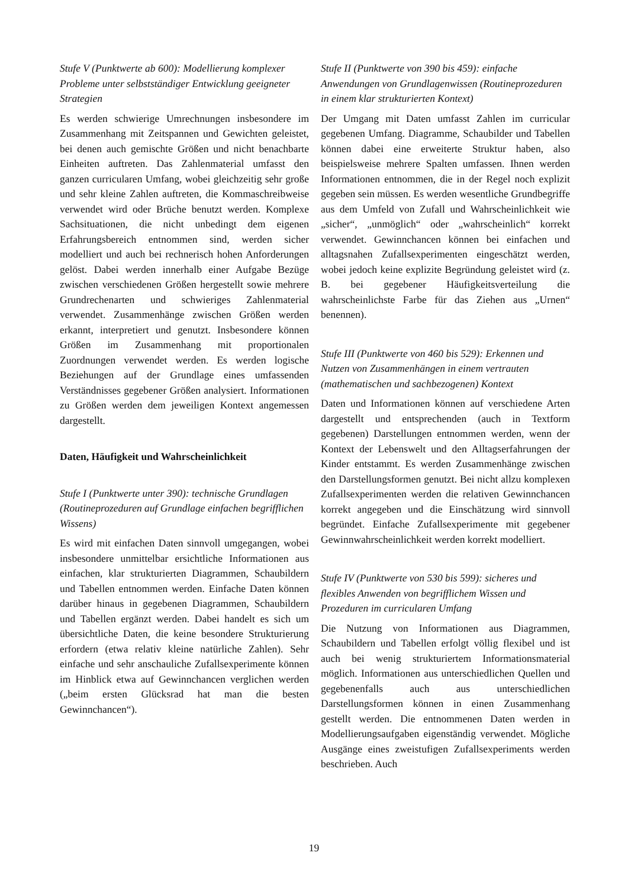Stufe V (Punktwerte ab 600): Modellierung komplexer Probleme unter selbstständiger Entwicklung geeigneter Strategien
Es werden schwierige Umrechnungen insbesondere im Zusammenhang mit Zeitspannen und Gewichten geleistet, bei denen auch gemischte Größen und nicht benachbarte Einheiten auftreten. Das Zahlenmaterial umfasst den ganzen curricularen Umfang, wobei gleichzeitig sehr große und sehr kleine Zahlen auftreten, die Kommaschreibweise verwendet wird oder Brüche benutzt werden. Komplexe Sachsituationen, die nicht unbedingt dem eigenen Erfahrungsbereich entnommen sind, werden sicher modelliert und auch bei rechnerisch hohen Anforderungen gelöst. Dabei werden innerhalb einer Aufgabe Bezüge zwischen verschiedenen Größen hergestellt sowie mehrere Grundrechenarten und schwieriges Zahlenmaterial verwendet. Zusammenhänge zwischen Größen werden erkannt, interpretiert und genutzt. Insbesondere können Größen im Zusammenhang mit proportionalen Zuordnungen verwendet werden. Es werden logische Beziehungen auf der Grundlage eines umfassenden Verständnisses gegebener Größen analysiert. Informationen zu Größen werden dem jeweiligen Kontext angemessen dargestellt.
Daten, Häufigkeit und Wahrscheinlichkeit
Stufe I (Punktwerte unter 390): technische Grundlagen (Routineprozeduren auf Grundlage einfachen begrifflichen Wissens)
Es wird mit einfachen Daten sinnvoll umgegangen, wobei insbesondere unmittelbar ersichtliche Informationen aus einfachen, klar strukturierten Diagrammen, Schaubildern und Tabellen entnommen werden. Einfache Daten können darüber hinaus in gegebenen Diagrammen, Schaubildern und Tabellen ergänzt werden. Dabei handelt es sich um übersichtliche Daten, die keine besondere Strukturierung erfordern (etwa relativ kleine natürliche Zahlen). Sehr einfache und sehr anschauliche Zufallsexperimente können im Hinblick etwa auf Gewinnchancen verglichen werden („beim ersten Glücksrad hat man die besten Gewinnchancen“).
Stufe II (Punktwerte von 390 bis 459): einfache Anwendungen von Grundlagenwissen (Routineprozeduren in einem klar strukturierten Kontext)
Der Umgang mit Daten umfasst Zahlen im curricular gegebenen Umfang. Diagramme, Schaubilder und Tabellen können dabei eine erweiterte Struktur haben, also beispielsweise mehrere Spalten umfassen. Ihnen werden Informationen entnommen, die in der Regel noch explizit gegeben sein müssen. Es werden wesentliche Grundbegriffe aus dem Umfeld von Zufall und Wahrscheinlichkeit wie „sicher“, „unmöglich“ oder „wahrscheinlich“ korrekt verwendet. Gewinnchancen können bei einfachen und alltagsnahen Zufallsexperimenten eingeschätzt werden, wobei jedoch keine explizite Begründung geleistet wird (z. B. bei gegebener Häufigkeitsverteilung die wahrscheinlichste Farbe für das Ziehen aus „Urnen“ benennen).
Stufe III (Punktwerte von 460 bis 529): Erkennen und Nutzen von Zusammenhängen in einem vertrauten (mathematischen und sachbezogenen) Kontext
Daten und Informationen können auf verschiedene Arten dargestellt und entsprechenden (auch in Textform gegebenen) Darstellungen entnommen werden, wenn der Kontext der Lebenswelt und den Alltagserfahrungen der Kinder entstammt. Es werden Zusammenhänge zwischen den Darstellungsformen genutzt. Bei nicht allzu komplexen Zufallsexperimenten werden die relativen Gewinnchancen korrekt angegeben und die Einschätzung wird sinnvoll begründet. Einfache Zufallsexperimente mit gegebener Gewinnwahrscheinlichkeit werden korrekt modelliert.
Stufe IV (Punktwerte von 530 bis 599): sicheres und flexibles Anwenden von begrifflichem Wissen und Prozeduren im curricularen Umfang
Die Nutzung von Informationen aus Diagrammen, Schaubildern und Tabellen erfolgt völlig flexibel und ist auch bei wenig strukturiertem Informationsmaterial möglich. Informationen aus unterschiedlichen Quellen und gegebenenfalls auch aus unterschiedlichen Darstellungsformen können in einen Zusammenhang gestellt werden. Die entnommenen Daten werden in Modellierungsaufgaben eigenständig verwendet. Mögliche Ausgänge eines zweistufigen Zufallsexperiments werden beschrieben. Auch
19